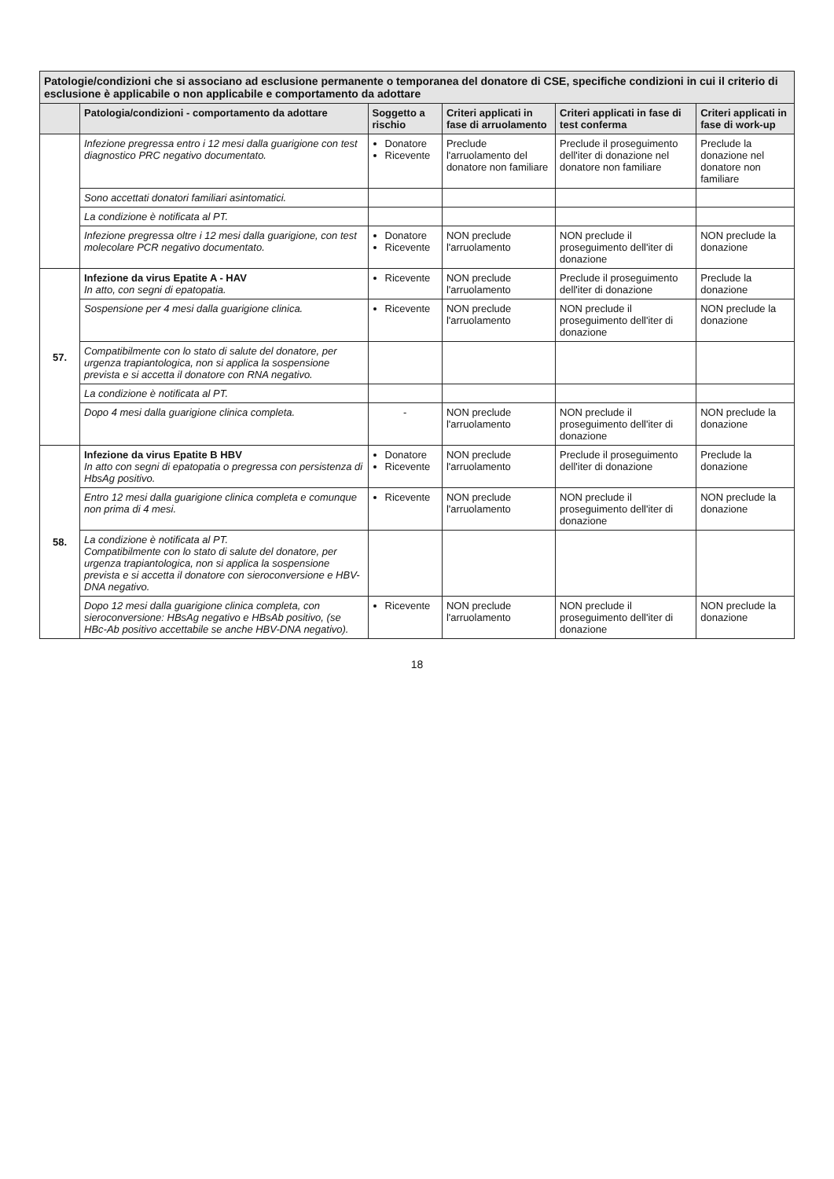| Patologie/condizioni che si associano ad esclusione permanente o temporanea del donatore di CSE, specifiche condizioni in cui il criterio di esclusione è applicabile o non applicabile e comportamento da adottare | | | | | |
| | Patologia/condizioni - comportamento da adottare | Soggetto a rischio | Criteri applicati in fase di arruolamento | Criteri applicati in fase di test conferma | Criteri applicati in fase di work-up |
| | Infezione pregressa entro i 12 mesi dalla guarigione con test diagnostico PRC negativo documentato. | Donatore Ricevente | Preclude l'arruolamento del donatore non familiare | Preclude il proseguimento dell'iter di donazione nel donatore non familiare | Preclude la donazione nel donatore non familiare |
| | Sono accettati donatori familiari asintomatici. | | | | |
| | La condizione è notificata al PT. | | | | |
| | Infezione pregressa oltre i 12 mesi dalla guarigione, con test molecolare PCR negativo documentato. | Donatore Ricevente | NON preclude l'arruolamento | NON preclude il proseguimento dell'iter di donazione | NON preclude la donazione |
| 57. | Infezione da virus Epatite A - HAV In atto, con segni di epatopatia. | Ricevente | NON preclude l'arruolamento | Preclude il proseguimento dell'iter di donazione | Preclude la donazione |
| | Sospensione per 4 mesi dalla guarigione clinica. | Ricevente | NON preclude l'arruolamento | NON preclude il proseguimento dell'iter di donazione | NON preclude la donazione |
| | Compatibilmente con lo stato di salute del donatore, per urgenza trapiantologica, non si applica la sospensione prevista e si accetta il donatore con RNA negativo. | | | | |
| | La condizione è notificata al PT. | | | | |
| | Dopo 4 mesi dalla guarigione clinica completa. | - | NON preclude l'arruolamento | NON preclude il proseguimento dell'iter di donazione | NON preclude la donazione |
| 58. | Infezione da virus Epatite B HBV In atto con segni di epatopatia o pregressa con persistenza di HbsAg positivo. | Donatore Ricevente | NON preclude l'arruolamento | Preclude il proseguimento dell'iter di donazione | Preclude la donazione |
| | Entro 12 mesi dalla guarigione clinica completa e comunque non prima di 4 mesi. | Ricevente | NON preclude l'arruolamento | NON preclude il proseguimento dell'iter di donazione | NON preclude la donazione |
| | La condizione è notificata al PT. Compatibilmente con lo stato di salute del donatore, per urgenza trapiantologica, non si applica la sospensione prevista e si accetta il donatore con sieroconversione e HBV-DNA negativo. | | | | |
| | Dopo 12 mesi dalla guarigione clinica completa, con sieroconversione: HBsAg negativo e HBsAb positivo, (se HBc-Ab positivo accettabile se anche HBV-DNA negativo). | Ricevente | NON preclude l'arruolamento | NON preclude il proseguimento dell'iter di donazione | NON preclude la donazione |
18